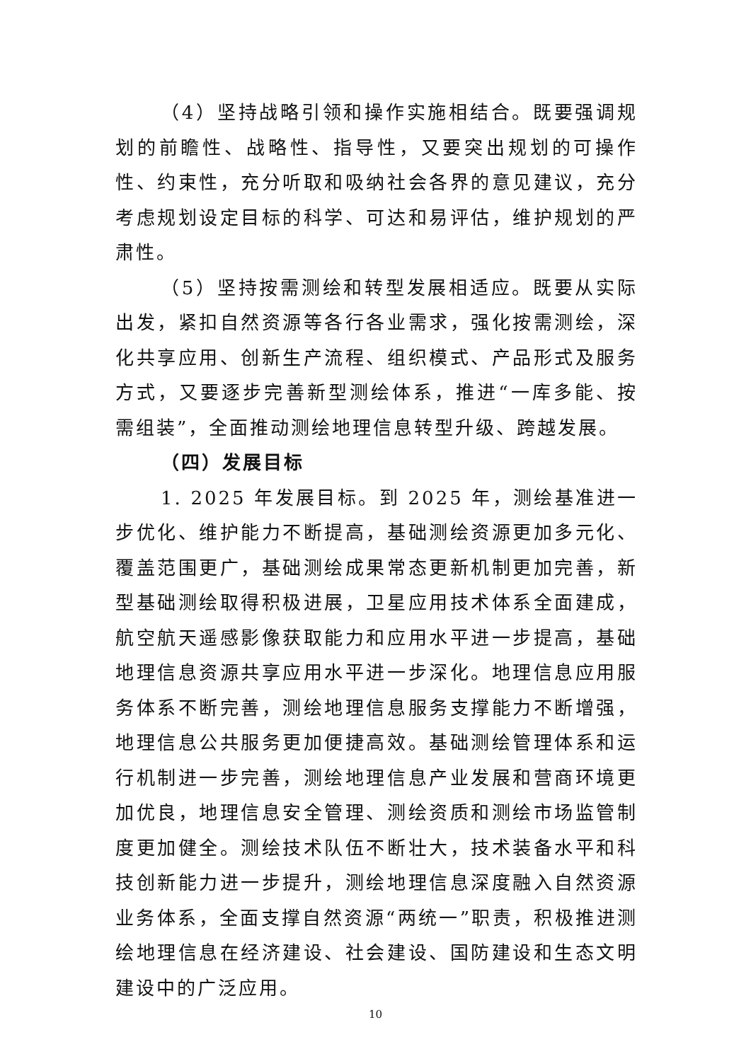（4）坚持战略引领和操作实施相结合。既要强调规划的前瞻性、战略性、指导性，又要突出规划的可操作性、约束性，充分听取和吸纳社会各界的意见建议，充分考虑规划设定目标的科学、可达和易评估，维护规划的严肃性。
（5）坚持按需测绘和转型发展相适应。既要从实际出发，紧扣自然资源等各行各业需求，强化按需测绘，深化共享应用、创新生产流程、组织模式、产品形式及服务方式，又要逐步完善新型测绘体系，推进“一库多能、按需组装”，全面推动测绘地理信息转型升级、跨越发展。
（四）发展目标
1. 2025 年发展目标。到 2025 年，测绘基准进一步优化、维护能力不断提高，基础测绘资源更加多元化、覆盖范围更广，基础测绘成果常态更新机制更加完善，新型基础测绘取得积极进展，卫星应用技术体系全面建成，航空航天遥感影像获取能力和应用水平进一步提高，基础地理信息资源共享应用水平进一步深化。地理信息应用服务体系不断完善，测绘地理信息服务支撑能力不断增强，地理信息公共服务更加便捷高效。基础测绘管理体系和运行机制进一步完善，测绘地理信息产业发展和营商环境更加优良，地理信息安全管理、测绘资质和测绘市场监管制度更加健全。测绘技术队伍不断壮大，技术装备水平和科技创新能力进一步提升，测绘地理信息深度融入自然资源业务体系，全面支撑自然资源“两统一”职责，积极推进测绘地理信息在经济建设、社会建设、国防建设和生态文明建设中的广泛应用。
10